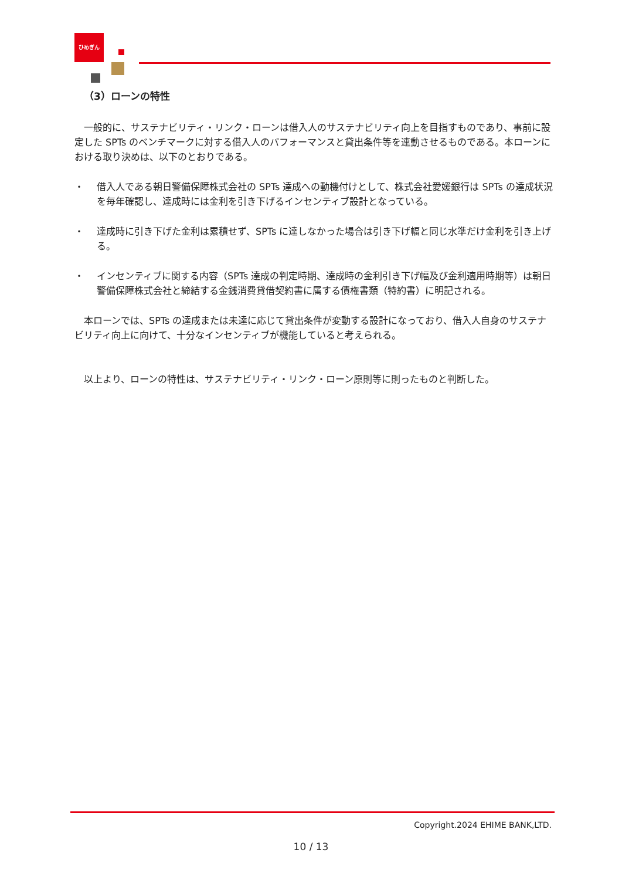ひめぎん
（3）ローンの特性
　一般的に、サステナビリティ・リンク・ローンは借入人のサステナビリティ向上を目指すものであり、事前に設定した SPTs のベンチマークに対する借入人のパフォーマンスと貸出条件等を連動させるものである。本ローンにおける取り決めは、以下のとおりである。
・ 借入人である朝日警備保障株式会社の SPTs 達成への動機付けとして、株式会社愛媛銀行は SPTs の達成状況を毎年確認し、達成時には金利を引き下げるインセンティブ設計となっている。
・ 達成時に引き下げた金利は累積せず、SPTs に達しなかった場合は引き下げ幅と同じ水準だけ金利を引き上げる。
・ インセンティブに関する内容（SPTs 達成の判定時期、達成時の金利引き下げ幅及び金利適用時期等）は朝日警備保障株式会社と締結する金銭消費貸借契約書に属する債権書類（特約書）に明記される。
　本ローンでは、SPTs の達成または未達に応じて貸出条件が変動する設計になっており、借入人自身のサステナビリティ向上に向けて、十分なインセンティブが機能していると考えられる。
　以上より、ローンの特性は、サステナビリティ・リンク・ローン原則等に則ったものと判断した。
Copyright.2024 EHIME BANK,LTD.
10 / 13